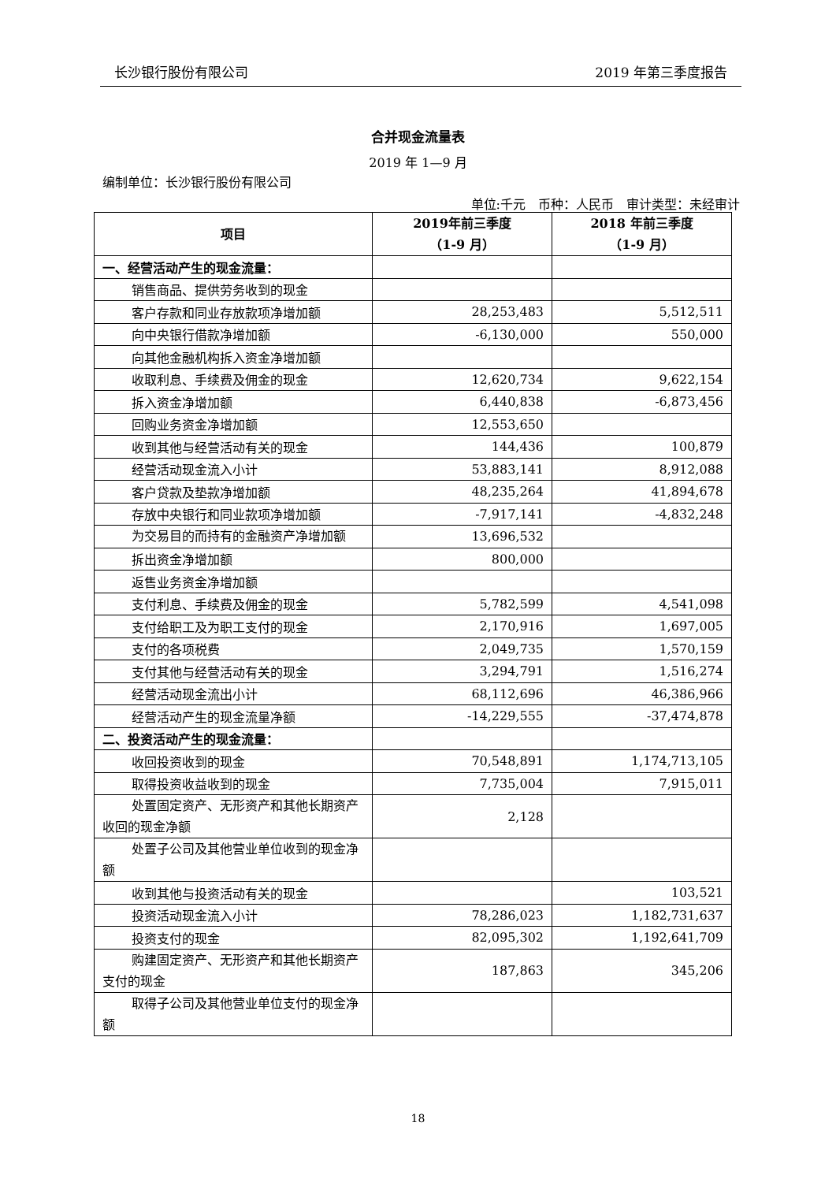长沙银行股份有限公司 2019 年第三季度报告
合并现金流量表
2019 年 1—9 月
编制单位：长沙银行股份有限公司
单位:千元　币种：人民币　审计类型：未经审计
| 项目 | 2019年前三季度 （1-9 月） | 2018 年前三季度 （1-9 月） |
| --- | --- | --- |
| 一、经营活动产生的现金流量： | | |
| 销售商品、提供劳务收到的现金 | | |
| 客户存款和同业存放款项净增加额 | 28,253,483 | 5,512,511 |
| 向中央银行借款净增加额 | -6,130,000 | 550,000 |
| 向其他金融机构拆入资金净增加额 | | |
| 收取利息、手续费及佣金的现金 | 12,620,734 | 9,622,154 |
| 拆入资金净增加额 | 6,440,838 | -6,873,456 |
| 回购业务资金净增加额 | 12,553,650 | |
| 收到其他与经营活动有关的现金 | 144,436 | 100,879 |
| 经营活动现金流入小计 | 53,883,141 | 8,912,088 |
| 客户贷款及垫款净增加额 | 48,235,264 | 41,894,678 |
| 存放中央银行和同业款项净增加额 | -7,917,141 | -4,832,248 |
| 为交易目的而持有的金融资产净增加额 | 13,696,532 | |
| 拆出资金净增加额 | 800,000 | |
| 返售业务资金净增加额 | | |
| 支付利息、手续费及佣金的现金 | 5,782,599 | 4,541,098 |
| 支付给职工及为职工支付的现金 | 2,170,916 | 1,697,005 |
| 支付的各项税费 | 2,049,735 | 1,570,159 |
| 支付其他与经营活动有关的现金 | 3,294,791 | 1,516,274 |
| 经营活动现金流出小计 | 68,112,696 | 46,386,966 |
| 经营活动产生的现金流量净额 | -14,229,555 | -37,474,878 |
| 二、投资活动产生的现金流量： | | |
| 收回投资收到的现金 | 70,548,891 | 1,174,713,105 |
| 取得投资收益收到的现金 | 7,735,004 | 7,915,011 |
| 处置固定资产、无形资产和其他长期资产收回的现金净额 | 2,128 | |
| 处置子公司及其他营业单位收到的现金净额 | | |
| 收到其他与投资活动有关的现金 | | 103,521 |
| 投资活动现金流入小计 | 78,286,023 | 1,182,731,637 |
| 投资支付的现金 | 82,095,302 | 1,192,641,709 |
| 购建固定资产、无形资产和其他长期资产支付的现金 | 187,863 | 345,206 |
| 取得子公司及其他营业单位支付的现金净额 | | |
18